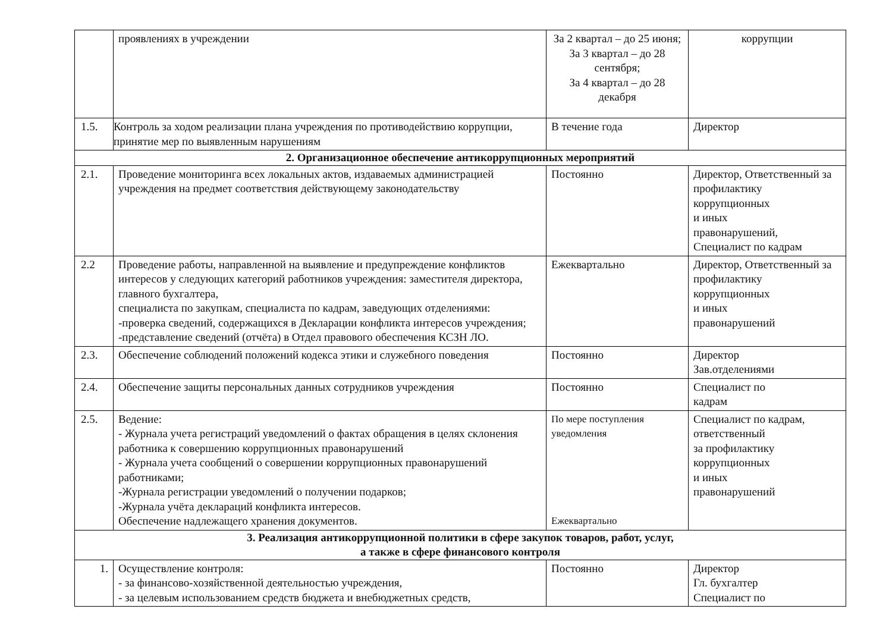| | проявлениях в учреждении | За 2 квартал – до 25 июня; За 3 квартал – до 28 сентября; За 4 квартал – до 28 декабря | коррупции |
| 1.5. | Контроль за ходом реализации плана учреждения по противодействию коррупции, принятие мер по выявленным нарушениям | В течение года | Директор |
| 2. Организационное обеспечение антикоррупционных мероприятий | | | |
| 2.1. | Проведение мониторинга всех локальных актов, издаваемых администрацией учреждения на предмет соответствия действующему законодательству | Постоянно | Директор, Ответственный за профилактику коррупционных и иных правонарушений, Специалист по кадрам |
| 2.2 | Проведение работы, направленной на выявление и предупреждение конфликтов интересов у следующих категорий работников учреждения: заместителя директора, главного бухгалтера, специалиста по закупкам, специалиста по кадрам, заведующих отделениями: -проверка сведений, содержащихся в Декларации конфликта интересов учреждения; -представление сведений (отчёта) в Отдел правового обеспечения КСЗН ЛО. | Ежеквартально | Директор, Ответственный за профилактику коррупционных и иных правонарушений |
| 2.3. | Обеспечение соблюдений положений кодекса этики и служебного поведения | Постоянно | Директор Зав.отделениями |
| 2.4. | Обеспечение защиты персональных данных сотрудников учреждения | Постоянно | Специалист по кадрам |
| 2.5. | Ведение: - Журнала учета регистраций уведомлений о фактах обращения в целях склонения работника к совершению коррупционных правонарушений - Журнала учета сообщений о совершении коррупционных правонарушений работниками; -Журнала регистрации уведомлений о получении подарков; -Журнала учёта деклараций конфликта интересов. Обеспечение надлежащего хранения документов. | По мере поступления уведомления Ежеквартально | Специалист по кадрам, ответственный за профилактику коррупционных и иных правонарушений |
| 3. Реализация антикоррупционной политики в сфере закупок товаров, работ, услуг, а также в сфере финансового контроля | | | |
| 1. | Осуществление контроля: - за финансово-хозяйственной деятельностью учреждения, - за целевым использованием средств бюджета и внебюджетных средств, | Постоянно | Директор Гл. бухгалтер Специалист по |